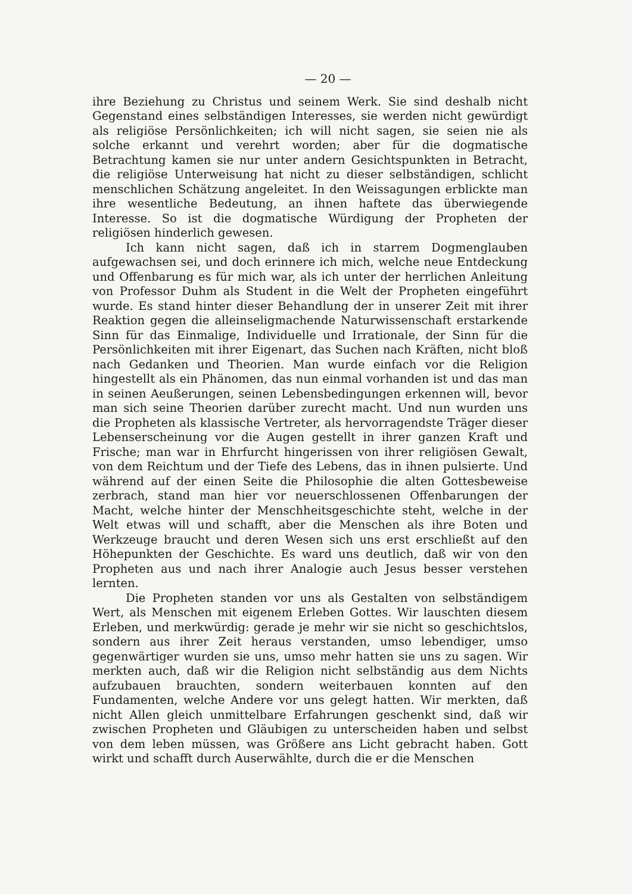— 20 —
ihre Beziehung zu Christus und seinem Werk. Sie sind deshalb nicht Gegenstand eines selbständigen Interesses, sie werden nicht gewürdigt als religiöse Persönlichkeiten; ich will nicht sagen, sie seien nie als solche erkannt und verehrt worden; aber für die dogmatische Betrachtung kamen sie nur unter andern Gesichtspunkten in Betracht, die religiöse Unterweisung hat nicht zu dieser selbständigen, schlicht menschlichen Schätzung angeleitet. In den Weissagungen erblickte man ihre wesentliche Bedeutung, an ihnen haftete das überwiegende Interesse. So ist die dogmatische Würdigung der Propheten der religiösen hinderlich gewesen.
Ich kann nicht sagen, daß ich in starrem Dogmenglauben aufgewachsen sei, und doch erinnere ich mich, welche neue Entdeckung und Offenbarung es für mich war, als ich unter der herrlichen Anleitung von Professor Duhm als Student in die Welt der Propheten eingeführt wurde. Es stand hinter dieser Behandlung der in unserer Zeit mit ihrer Reaktion gegen die alleinseligmachende Naturwissenschaft erstarkende Sinn für das Einmalige, Individuelle und Irrationale, der Sinn für die Persönlichkeiten mit ihrer Eigenart, das Suchen nach Kräften, nicht bloß nach Gedanken und Theorien. Man wurde einfach vor die Religion hingestellt als ein Phänomen, das nun einmal vorhanden ist und das man in seinen Aeußerungen, seinen Lebensbedingungen erkennen will, bevor man sich seine Theorien darüber zurecht macht. Und nun wurden uns die Propheten als klassische Vertreter, als hervorragendste Träger dieser Lebenserscheinung vor die Augen gestellt in ihrer ganzen Kraft und Frische; man war in Ehrfurcht hingerissen von ihrer religiösen Gewalt, von dem Reichtum und der Tiefe des Lebens, das in ihnen pulsierte. Und während auf der einen Seite die Philosophie die alten Gottesbeweise zerbrach, stand man hier vor neuerschlossenen Offenbarungen der Macht, welche hinter der Menschheitsgeschichte steht, welche in der Welt etwas will und schafft, aber die Menschen als ihre Boten und Werkzeuge braucht und deren Wesen sich uns erst erschließt auf den Höhepunkten der Geschichte. Es ward uns deutlich, daß wir von den Propheten aus und nach ihrer Analogie auch Jesus besser verstehen lernten.
Die Propheten standen vor uns als Gestalten von selbständigem Wert, als Menschen mit eigenem Erleben Gottes. Wir lauschten diesem Erleben, und merkwürdig: gerade je mehr wir sie nicht so geschichtslos, sondern aus ihrer Zeit heraus verstanden, umso lebendiger, umso gegenwärtiger wurden sie uns, umso mehr hatten sie uns zu sagen. Wir merkten auch, daß wir die Religion nicht selbständig aus dem Nichts aufzubauen brauchten, sondern weiterbauen konnten auf den Fundamenten, welche Andere vor uns gelegt hatten. Wir merkten, daß nicht Allen gleich unmittelbare Erfahrungen geschenkt sind, daß wir zwischen Propheten und Gläubigen zu unterscheiden haben und selbst von dem leben müssen, was Größere ans Licht gebracht haben. Gott wirkt und schafft durch Auserwählte, durch die er die Menschen